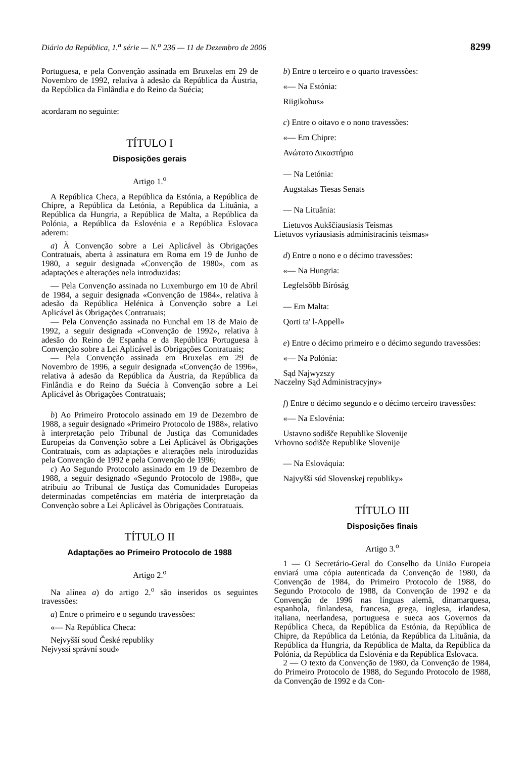Diário da República, 1.<sup>a</sup> série — N.<sup>o</sup> 236 — 11 de Dezembro de 2006 8299
Portuguesa, e pela Convenção assinada em Bruxelas em 29 de Novembro de 1992, relativa à adesão da República da Áustria, da República da Finlândia e do Reino da Suécia;
acordaram no seguinte:
TÍTULO I
Disposições gerais
Artigo 1.<sup>o</sup>
A República Checa, a República da Estónia, a República de Chipre, a República da Letónia, a República da Lituânia, a República da Hungria, a República de Malta, a República da Polónia, a República da Eslovénia e a República Eslovaca aderem:
a) À Convenção sobre a Lei Aplicável às Obrigações Contratuais, aberta à assinatura em Roma em 19 de Junho de 1980, a seguir designada «Convenção de 1980», com as adaptações e alterações nela introduzidas:
— Pela Convenção assinada no Luxemburgo em 10 de Abril de 1984, a seguir designada «Convenção de 1984», relativa à adesão da República Helénica à Convenção sobre a Lei Aplicável às Obrigações Contratuais;
— Pela Convenção assinada no Funchal em 18 de Maio de 1992, a seguir designada «Convenção de 1992», relativa à adesão do Reino de Espanha e da República Portuguesa à Convenção sobre a Lei Aplicável às Obrigações Contratuais;
— Pela Convenção assinada em Bruxelas em 29 de Novembro de 1996, a seguir designada «Convenção de 1996», relativa à adesão da República da Áustria, da República da Finlândia e do Reino da Suécia à Convenção sobre a Lei Aplicável às Obrigações Contratuais;
b) Ao Primeiro Protocolo assinado em 19 de Dezembro de 1988, a seguir designado «Primeiro Protocolo de 1988», relativo à interpretação pelo Tribunal de Justiça das Comunidades Europeias da Convenção sobre a Lei Aplicável às Obrigações Contratuais, com as adaptações e alterações nela introduzidas pela Convenção de 1992 e pela Convenção de 1996;
c) Ao Segundo Protocolo assinado em 19 de Dezembro de 1988, a seguir designado «Segundo Protocolo de 1988», que atribuiu ao Tribunal de Justiça das Comunidades Europeias determinadas competências em matéria de interpretação da Convenção sobre a Lei Aplicável às Obrigações Contratuais.
TÍTULO II
Adaptações ao Primeiro Protocolo de 1988
Artigo 2.<sup>o</sup>
Na alínea a) do artigo 2.<sup>o</sup> são inseridos os seguintes travessões:
a) Entre o primeiro e o segundo travessões:
«— Na República Checa:
Nejvyšší soud České republiky
Nejvyssí správní soud»
b) Entre o terceiro e o quarto travessões:
«— Na Estónia:
Riigikohus»
c) Entre o oitavo e o nono travessões:
«— Em Chipre:
Ανώτατο Δικαστήριο
— Na Letónia:
Augstākās Tiesas Senāts
— Na Lituânia:
Lietuvos Aukščiausiasis Teismas
Lietuvos vyriausiasis administracinis teismas»
d) Entre o nono e o décimo travessões:
«— Na Hungria:
Legfelsõbb Bíróság
— Em Malta:
Qorti ta' l-Appell»
e) Entre o décimo primeiro e o décimo segundo travessões:
«— Na Polónia:
Sąd Najwyzszy
Naczelny Sąd Administracyjny»
f) Entre o décimo segundo e o décimo terceiro travessões:
«— Na Eslovénia:
Ustavno sodišče Republike Slovenije
Vrhovno sodišče Republike Slovenije
— Na Eslováquia:
Najvyšší súd Slovenskej republiky»
TÍTULO III
Disposições finais
Artigo 3.<sup>o</sup>
1 — O Secretário-Geral do Conselho da União Europeia enviará uma cópia autenticada da Convenção de 1980, da Convenção de 1984, do Primeiro Protocolo de 1988, do Segundo Protocolo de 1988, da Convenção de 1992 e da Convenção de 1996 nas línguas alemã, dinamarquesa, espanhola, finlandesa, francesa, grega, inglesa, irlandesa, italiana, neerlandesa, portuguesa e sueca aos Governos da República Checa, da República da Estónia, da República de Chipre, da República da Letónia, da República da Lituânia, da República da Hungria, da República de Malta, da República da Polónia, da República da Eslovénia e da República Eslovaca.
2 — O texto da Convenção de 1980, da Convenção de 1984, do Primeiro Protocolo de 1988, do Segundo Protocolo de 1988, da Convenção de 1992 e da Con-